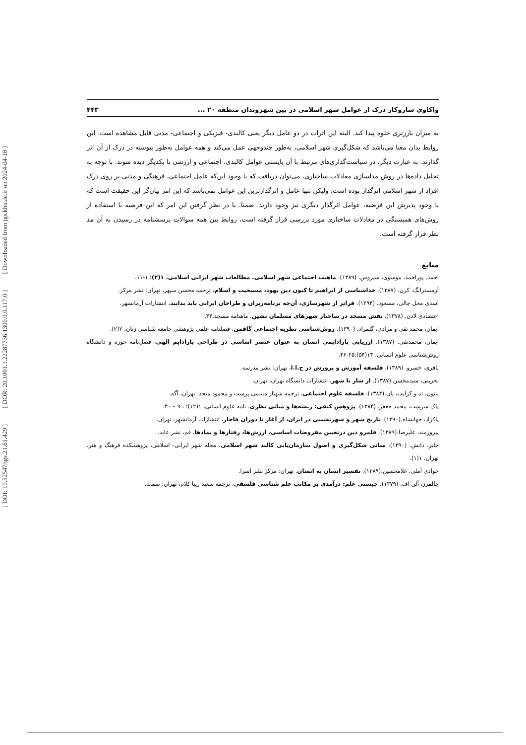[ DOI: 10.52547/jgs.21.61.429 ] [ DOR: 20.1001.1.22287736.1300.0.0.117.0 ] [ Downloaded from jgs.khu.ac.ir on 2024-04-18 ]
واکاوی سازوکار درک از عوامل شهر اسلامی در بین شهروندان منطقه ۲۰ ... ۴۴۳
به میزان بارزتری جلوه پیدا کند. البته این اثرات در دو عامل دیگر یعنی کالبدی- فیزیکی و اجتماعی- مدنی قابل مشاهده است. این روابط بدان معنا می‌باشد که شکل‌گیری شهر اسلامی، به‌طور چندوجهی عمل می‌کند و همه عوامل به‌طور پیوسته در درک از آن اثر گذارند. به عبارت دیگر، در سیاست‌گذاری‌های مرتبط با آن بایستی عوامل کالبدی، اجتماعی و ارزشی با یکدیگر دیده شوند. با توجه به تحلیل داده‌ها در روش مدلسازی معادلات ساختاری، می‌توان دریافت که با وجود این‌که عامل اجتماعی، فرهنگی و مدنی بر روی درک افراد از شهر اسلامی اثرگذار بوده است، ولیکن تنها عامل و اثرگذارترین این عوامل نمی‌باشد که این امر بیان‌گر این حقیقت است که با وجود پذیرش این فرضیه، عوامل اثرگذار دیگری نیز وجود دارند. ضمنا، با در نظر گرفتن این امر که این فرضیه با استفاده از روش‌های همبستگی در معادلات ساختاری مورد بررسی قرار گرفته است، روابط بین همه سوالات پرسشنامه در رسیدن به آن مد نظر قرار گرفته است.
منابع
احمد, پوراحمد، موسوی، سیروس. (۱۳۸۹). ماهیت اجتماعی شهر اسلامی. مطالعات شهر ایرانی اسلامی. ۱(۲): ۱-۱۱.
آرمسترانگ، کرن. (۱۳۸۷). خداشناسی از ابراهیم تا کنون دین یهود، مسیحیت و اسلام، ترجمه محسن سپهر، تهران: نشر مرکز.
اسدی محل چالی، مسعود. (۱۳۹۴). فراتر از شهرسازی، آن‌چه برنامه‌ریزان و طراحان ایرانی باید بدانند، انتشارات آرمانشهر.
اعتضادی لادن. (۱۳۷۸). نقش مسجد در ساختار شهرهای مسلمان نشین، ماهنامه مسجد.۴۴.
ایمان، محمد تقی و مرادی، گلمراد. (۱۳۹۰). روش‌شناسی نظریه اجتماعی گافمن، فصلنامه علمی پژوهشی جامعه شناسی زنان، ۲(۲).
ایمان، محمدتقی. (۱۳۸۷). ارزیابی پارادایمی انسان به عنوان عنصر اساسی در طراحی پارادایم الهی، فصل‌نامه حوزه و دانشگاه روش‌شناسی علوم انسانی، ۱۴(۵۴):۲۵-۴۶.
باقری، خسرو. (۱۳۸۹). فلسفه آموزش و پرورش در ج.ا.ا، تهران: نشر مدرسه.
بحرینی، سیدمحسن.(۱۳۸۷). از شار تا شهر، انتشارات دانشگاه تهران، تهران.
بنتون، تد و کرایب، یان.(۱۳۸۴). فلسفه علوم اجتماعی، ترجمه شهناز مسمی پرست و محمود متحد، تهران، آگه.
پاک سرشت، محمد جعفر. (۱۳۸۴). پژوهش کیفی: ریشه‌ها و مبانی نظری، نامه علوم انسانی، ۱(۱۲): ، ۹ – ۴۰.
پاکزاد، جهانشاه.(۱۳۹۰). تاریخ شهر و شهرنشینی در ایران، از آغاز تا دوران قاجار، انتشارات آرمانشهر، تهران.
پیروزمند، علیرضا.(۱۳۸۹). قلمرو دین درتعیین مفروضات اساسی، ارزش‌ها، رفتارها و نمادها، قم، نشر عابد.
جابر، دانش. (۱۳۹۰). مبانی شکل‌گیری و اصول سازمان‌یابی کالبد شهر اسلامی، مجله شهر ایرانی- اسلامی، پژوهشکده فرهنگ و هنر، تهران. ۱(۱).
جوادی آملی، غلامحسین.(۱۳۸۹). تفسیر انسان به انسان. تهران: مرکز نشر اسرا.
چالمرز، آلن اف. (۱۳۷۹). چیستی علم: درآمدی بر مکاتب علم شناسی فلسفی، ترجمه سعید زیبا کلام، تهران: سمت.